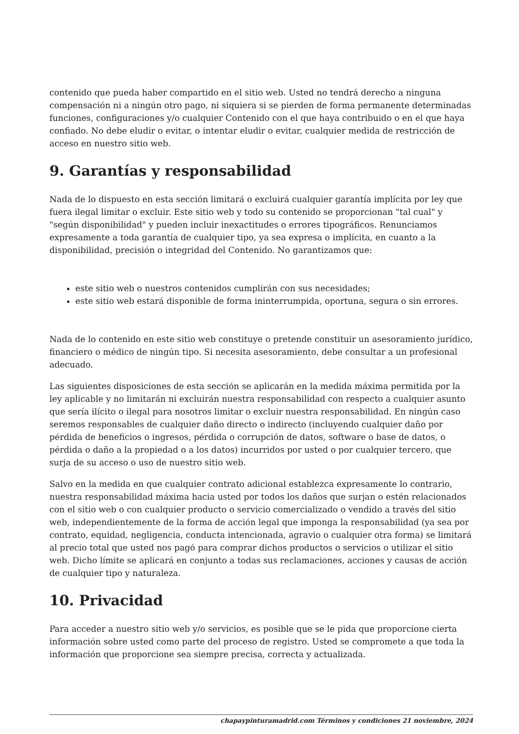contenido que pueda haber compartido en el sitio web. Usted no tendrá derecho a ninguna compensación ni a ningún otro pago, ni siquiera si se pierden de forma permanente determinadas funciones, configuraciones y/o cualquier Contenido con el que haya contribuido o en el que haya confiado. No debe eludir o evitar, o intentar eludir o evitar, cualquier medida de restricción de acceso en nuestro sitio web.
9. Garantías y responsabilidad
Nada de lo dispuesto en esta sección limitará o excluirá cualquier garantía implícita por ley que fuera ilegal limitar o excluir. Este sitio web y todo su contenido se proporcionan "tal cual" y "según disponibilidad" y pueden incluir inexactitudes o errores tipográficos. Renunciamos expresamente a toda garantía de cualquier tipo, ya sea expresa o implícita, en cuanto a la disponibilidad, precisión o integridad del Contenido. No garantizamos que:
este sitio web o nuestros contenidos cumplirán con sus necesidades;
este sitio web estará disponible de forma ininterrumpida, oportuna, segura o sin errores.
Nada de lo contenido en este sitio web constituye o pretende constituir un asesoramiento jurídico, financiero o médico de ningún tipo. Si necesita asesoramiento, debe consultar a un profesional adecuado.
Las siguientes disposiciones de esta sección se aplicarán en la medida máxima permitida por la ley aplicable y no limitarán ni excluirán nuestra responsabilidad con respecto a cualquier asunto que sería ilícito o ilegal para nosotros limitar o excluir nuestra responsabilidad. En ningún caso seremos responsables de cualquier daño directo o indirecto (incluyendo cualquier daño por pérdida de beneficios o ingresos, pérdida o corrupción de datos, software o base de datos, o pérdida o daño a la propiedad o a los datos) incurridos por usted o por cualquier tercero, que surja de su acceso o uso de nuestro sitio web.
Salvo en la medida en que cualquier contrato adicional establezca expresamente lo contrario, nuestra responsabilidad máxima hacia usted por todos los daños que surjan o estén relacionados con el sitio web o con cualquier producto o servicio comercializado o vendido a través del sitio web, independientemente de la forma de acción legal que imponga la responsabilidad (ya sea por contrato, equidad, negligencia, conducta intencionada, agravio o cualquier otra forma) se limitará al precio total que usted nos pagó para comprar dichos productos o servicios o utilizar el sitio web. Dicho límite se aplicará en conjunto a todas sus reclamaciones, acciones y causas de acción de cualquier tipo y naturaleza.
10. Privacidad
Para acceder a nuestro sitio web y/o servicios, es posible que se le pida que proporcione cierta información sobre usted como parte del proceso de registro. Usted se compromete a que toda la información que proporcione sea siempre precisa, correcta y actualizada.
chapaypinturamadrid.com Términos y condiciones 21 noviembre, 2024